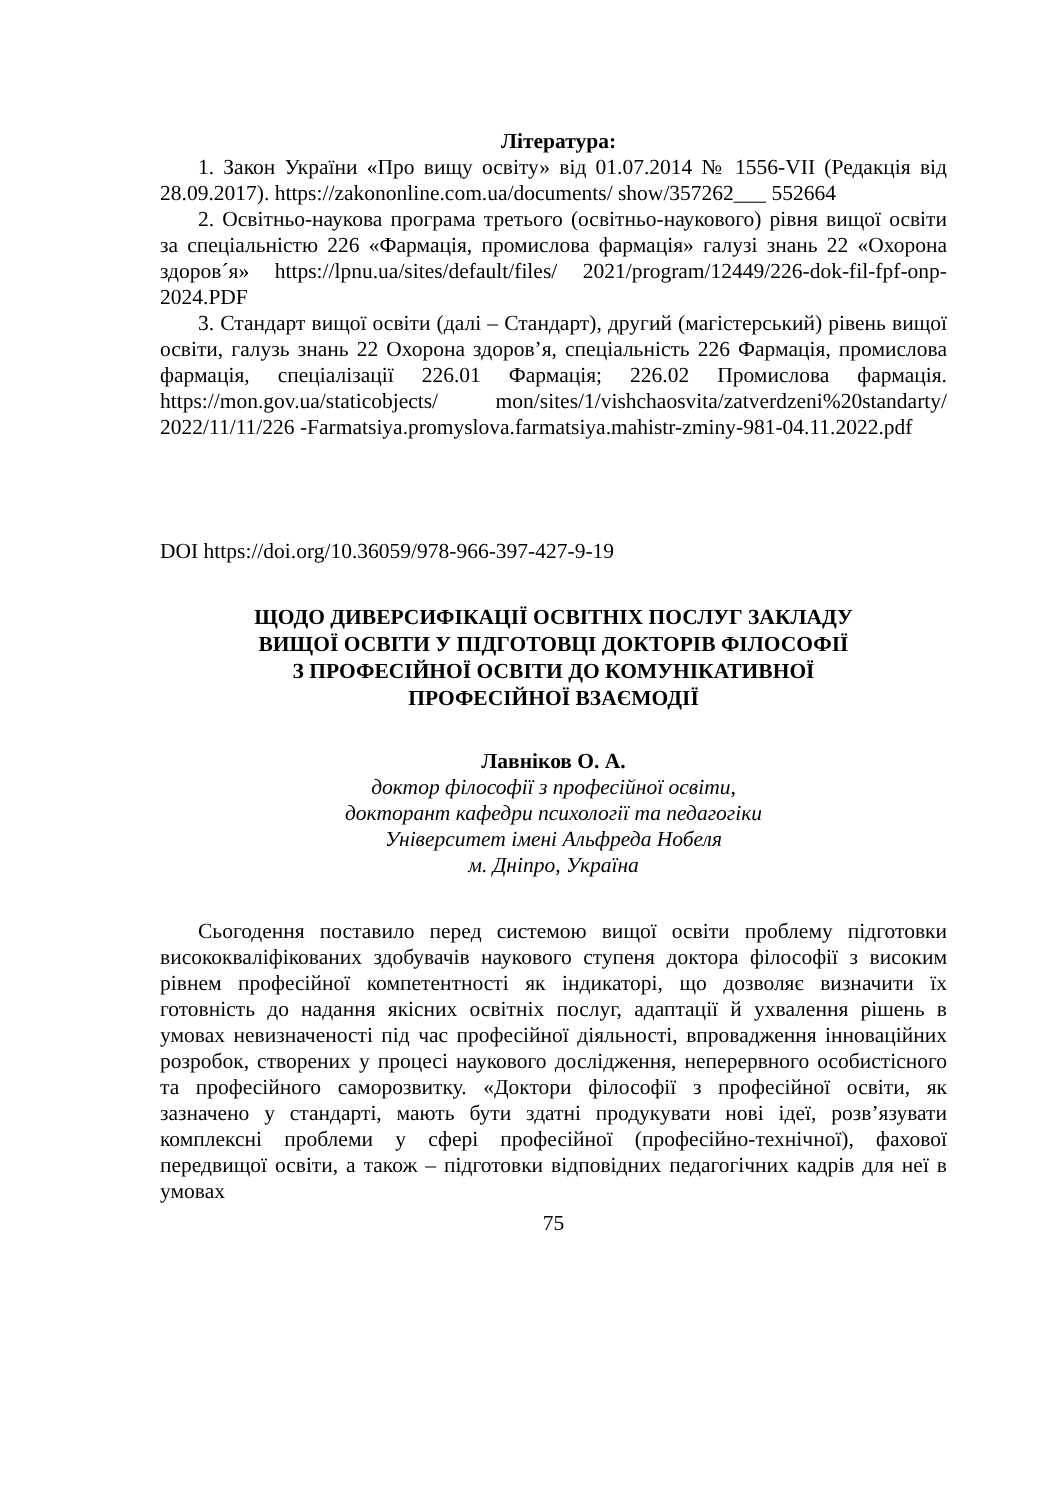Література:
1. Закон України «Про вищу освіту» від 01.07.2014 № 1556-VII (Редакція від 28.09.2017). https://zakononline.com.ua/documents/ show/357262___ 552664
2. Освітньо-наукова програма третього (освітньо-наукового) рівня вищої освіти за спеціальністю 226 «Фармація, промислова фармація» галузі знань 22 «Охорона здоров´я» https://lpnu.ua/sites/default/files/ 2021/program/12449/226-dok-fil-fpf-onp-2024.PDF
3. Стандарт вищої освіти (далі – Стандарт), другий (магістерський) рівень вищої освіти, галузь знань 22 Охорона здоров’я, спеціальність 226 Фармація, промислова фармація, спеціалізації 226.01 Фармація; 226.02 Промислова фармація. https://mon.gov.ua/staticobjects/ mon/sites/1/vishchaosvita/zatverdzeni%20standarty/ 2022/11/11/226 -Farmatsiya.promyslova.farmatsiya.mahistr-zminy-981-04.11.2022.pdf
DOI https://doi.org/10.36059/978-966-397-427-9-19
ЩОДО ДИВЕРСИФІКАЦІЇ ОСВІТНІХ ПОСЛУГ ЗАКЛАДУ
ВИЩОЇ ОСВІТИ У ПІДГОТОВЦІ ДОКТОРІВ ФІЛОСОФІЇ
З ПРОФЕСІЙНОЇ ОСВІТИ ДО КОМУНІКАТИВНОЇ
ПРОФЕСІЙНОЇ ВЗАЄМОДІЇ
Лавніков О. А.
доктор філософії з професійної освіти,
докторант кафедри психології та педагогіки
Університет імені Альфреда Нобеля
м. Дніпро, Україна
Сьогодення поставило перед системою вищої освіти проблему підготовки висококваліфікованих здобувачів наукового ступеня доктора філософії з високим рівнем професійної компетентності як індикаторі, що дозволяє визначити їх готовність до надання якісних освітніх послуг, адаптації й ухвалення рішень в умовах невизначеності під час професійної діяльності, впровадження інноваційних розробок, створених у процесі наукового дослідження, неперервного особистісного та професійного саморозвитку. «Доктори філософії з професійної освіти, як зазначено у стандарті, мають бути здатні продукувати нові ідеї, розв’язувати комплексні проблеми у сфері професійної (професійно-технічної), фахової передвищої освіти, а також – підготовки відповідних педагогічних кадрів для неї в умовах
75